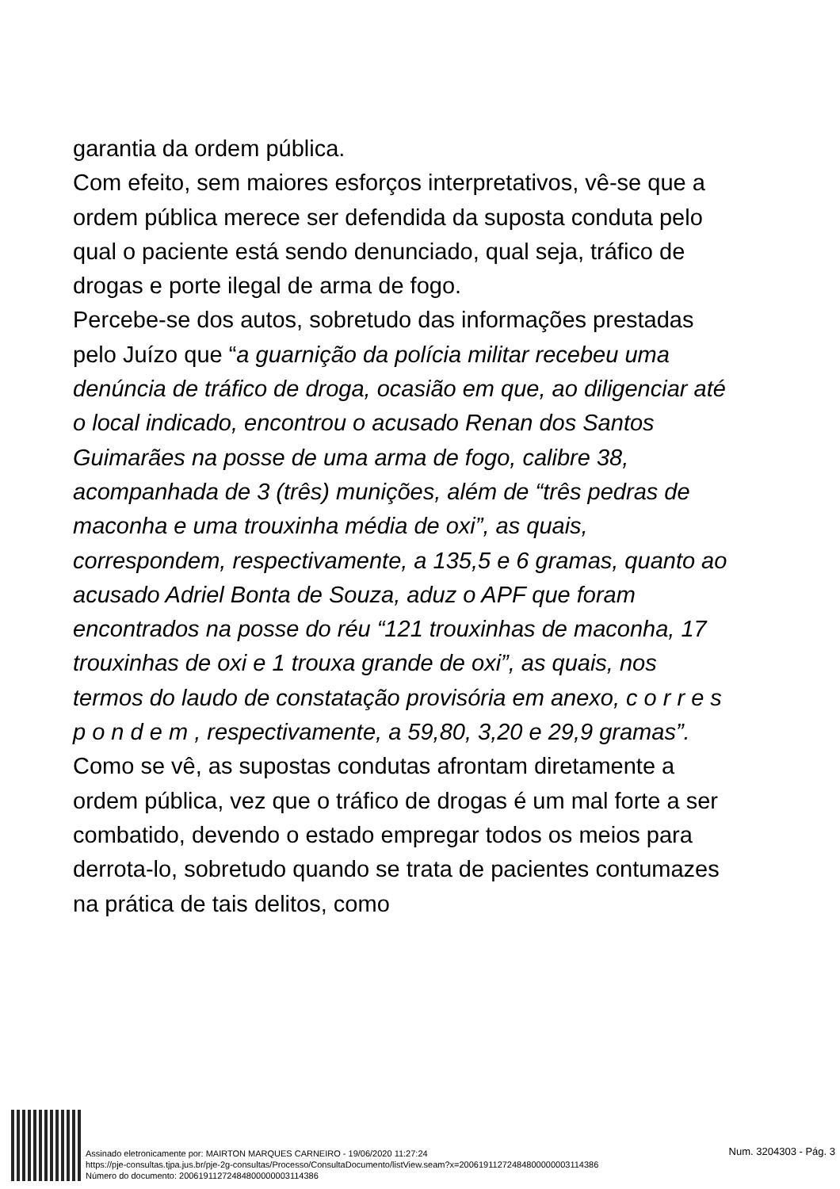garantia da ordem pública.
Com efeito, sem maiores esforços interpretativos, vê-se que a ordem pública merece ser defendida da suposta conduta pelo qual o paciente está sendo denunciado, qual seja, tráfico de drogas e porte ilegal de arma de fogo.
Percebe-se dos autos, sobretudo das informações prestadas pelo Juízo que “a guarnição da polícia militar recebeu uma denúncia de tráfico de droga, ocasião em que, ao diligenciar até o local indicado, encontrou o acusado Renan dos Santos Guimarães na posse de uma arma de fogo, calibre 38, acompanhada de 3 (três) munições, além de “três pedras de maconha e uma trouxinha média de oxi”, as quais, correspondem, respectivamente, a 135,5 e 6 gramas, quanto ao acusado Adriel Bonta de Souza, aduz o APF que foram encontrados na posse do réu “121 trouxinhas de maconha, 17 trouxinhas de oxi e 1 trouxa grande de oxi”, as quais, nos termos do laudo de constatação provisória em anexo, c o r r e s p o n d e m , respectivamente, a 59,80, 3,20 e 29,9 gramas”.
Como se vê, as supostas condutas afrontam diretamente a ordem pública, vez que o tráfico de drogas é um mal forte a ser combatido, devendo o estado empregar todos os meios para derrota-lo, sobretudo quando se trata de pacientes contumazes na prática de tais delitos, como
Assinado eletronicamente por: MAIRTON MARQUES CARNEIRO - 19/06/2020 11:27:24
https://pje-consultas.tjpa.jus.br/pje-2g-consultas/Processo/ConsultaDocumento/listView.seam?x=20061911272484800000003114386
Número do documento: 20061911272484800000003114386
Num. 3204303 - Pág. 3